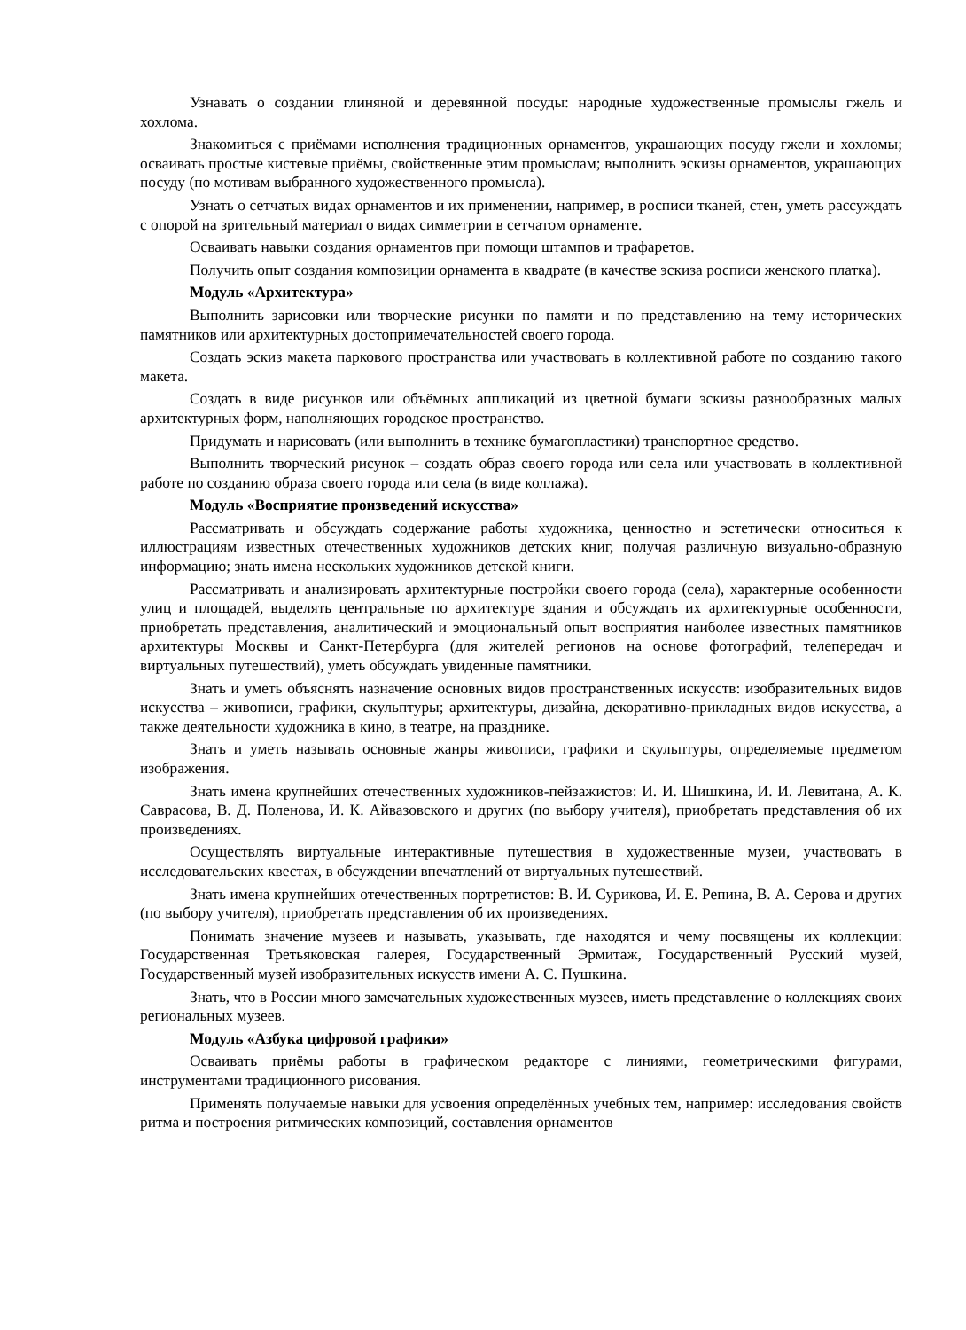Узнавать о создании глиняной и деревянной посуды: народные художественные промыслы гжель и хохлома.
Знакомиться с приёмами исполнения традиционных орнаментов, украшающих посуду гжели и хохломы; осваивать простые кистевые приёмы, свойственные этим промыслам; выполнить эскизы орнаментов, украшающих посуду (по мотивам выбранного художественного промысла).
Узнать о сетчатых видах орнаментов и их применении, например, в росписи тканей, стен, уметь рассуждать с опорой на зрительный материал о видах симметрии в сетчатом орнаменте.
Осваивать навыки создания орнаментов при помощи штампов и трафаретов.
Получить опыт создания композиции орнамента в квадрате (в качестве эскиза росписи женского платка).
Модуль «Архитектура»
Выполнить зарисовки или творческие рисунки по памяти и по представлению на тему исторических памятников или архитектурных достопримечательностей своего города.
Создать эскиз макета паркового пространства или участвовать в коллективной работе по созданию такого макета.
Создать в виде рисунков или объёмных аппликаций из цветной бумаги эскизы разнообразных малых архитектурных форм, наполняющих городское пространство.
Придумать и нарисовать (или выполнить в технике бумагопластики) транспортное средство.
Выполнить творческий рисунок – создать образ своего города или села или участвовать в коллективной работе по созданию образа своего города или села (в виде коллажа).
Модуль «Восприятие произведений искусства»
Рассматривать и обсуждать содержание работы художника, ценностно и эстетически относиться к иллюстрациям известных отечественных художников детских книг, получая различную визуально-образную информацию; знать имена нескольких художников детской книги.
Рассматривать и анализировать архитектурные постройки своего города (села), характерные особенности улиц и площадей, выделять центральные по архитектуре здания и обсуждать их архитектурные особенности, приобретать представления, аналитический и эмоциональный опыт восприятия наиболее известных памятников архитектуры Москвы и Санкт-Петербурга (для жителей регионов на основе фотографий, телепередач и виртуальных путешествий), уметь обсуждать увиденные памятники.
Знать и уметь объяснять назначение основных видов пространственных искусств: изобразительных видов искусства – живописи, графики, скульптуры; архитектуры, дизайна, декоративно-прикладных видов искусства, а также деятельности художника в кино, в театре, на празднике.
Знать и уметь называть основные жанры живописи, графики и скульптуры, определяемые предметом изображения.
Знать имена крупнейших отечественных художников-пейзажистов: И. И. Шишкина, И. И. Левитана, А. К. Саврасова, В. Д. Поленова, И. К. Айвазовского и других (по выбору учителя), приобретать представления об их произведениях.
Осуществлять виртуальные интерактивные путешествия в художественные музеи, участвовать в исследовательских квестах, в обсуждении впечатлений от виртуальных путешествий.
Знать имена крупнейших отечественных портретистов: В. И. Сурикова, И. Е. Репина, В. А. Серова и других (по выбору учителя), приобретать представления об их произведениях.
Понимать значение музеев и называть, указывать, где находятся и чему посвящены их коллекции: Государственная Третьяковская галерея, Государственный Эрмитаж, Государственный Русский музей, Государственный музей изобразительных искусств имени А. С. Пушкина.
Знать, что в России много замечательных художественных музеев, иметь представление о коллекциях своих региональных музеев.
Модуль «Азбука цифровой графики»
Осваивать приёмы работы в графическом редакторе с линиями, геометрическими фигурами, инструментами традиционного рисования.
Применять получаемые навыки для усвоения определённых учебных тем, например: исследования свойств ритма и построения ритмических композиций, составления орнаментов